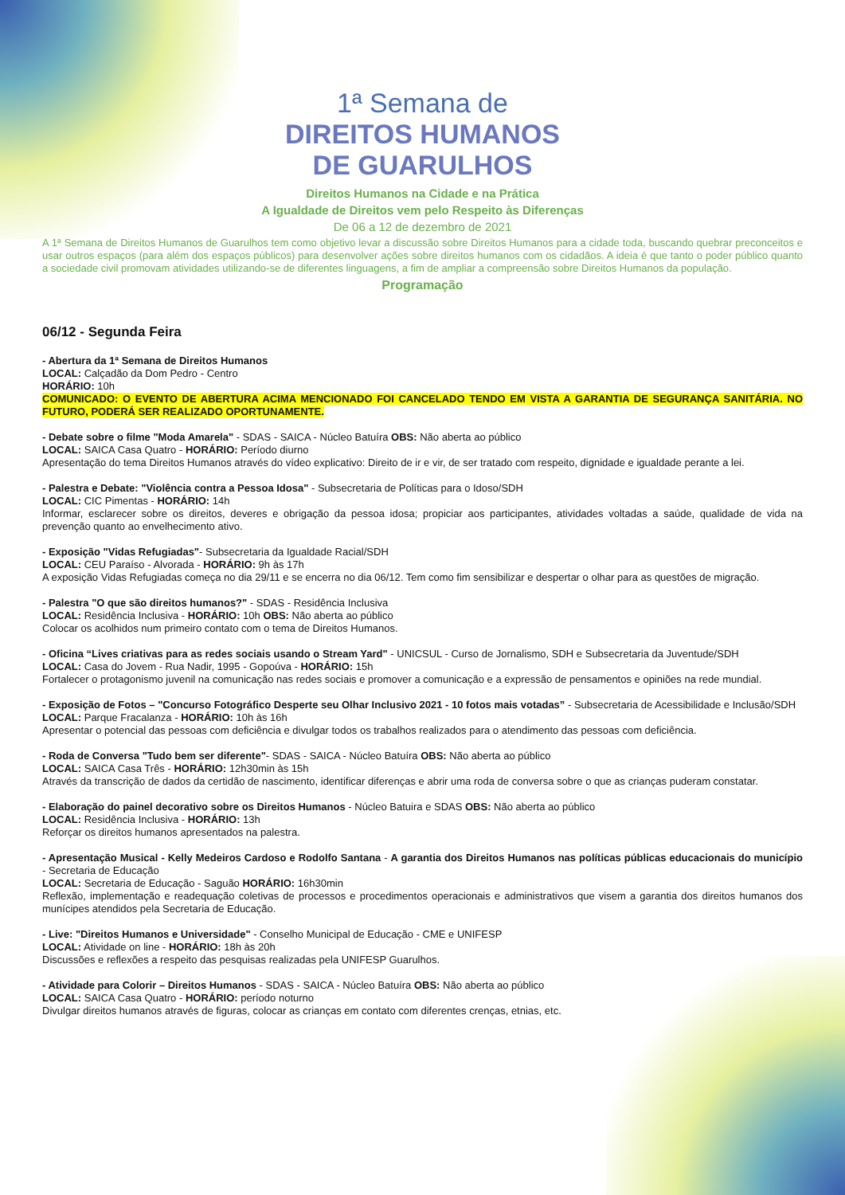1ª Semana de
DIREITOS HUMANOS
DE GUARULHOS
Direitos Humanos na Cidade e na Prática
A Igualdade de Direitos vem pelo Respeito às Diferenças
De 06 a 12 de dezembro de 2021
A 1ª Semana de Direitos Humanos de Guarulhos tem como objetivo levar a discussão sobre Direitos Humanos para a cidade toda, buscando quebrar preconceitos e usar outros espaços (para além dos espaços públicos) para desenvolver ações sobre direitos humanos com os cidadãos. A ideia é que tanto o poder público quanto a sociedade civil promovam atividades utilizando-se de diferentes linguagens, a fim de ampliar a compreensão sobre Direitos Humanos da população.
Programação
06/12 - Segunda Feira
- Abertura da 1ª Semana de Direitos Humanos
LOCAL: Calçadão da Dom Pedro - Centro
HORÁRIO: 10h
COMUNICADO: O EVENTO DE ABERTURA ACIMA MENCIONADO FOI CANCELADO TENDO EM VISTA A GARANTIA DE SEGURANÇA SANITÁRIA. NO FUTURO, PODERÁ SER REALIZADO OPORTUNAMENTE.
- Debate sobre o filme "Moda Amarela" - SDAS - SAICA - Núcleo Batuíra OBS: Não aberta ao público
LOCAL: SAICA Casa Quatro - HORÁRIO: Período diurno
Apresentação do tema Direitos Humanos através do vídeo explicativo: Direito de ir e vir, de ser tratado com respeito, dignidade e igualdade perante a lei.
- Palestra e Debate: "Violência contra a Pessoa Idosa" - Subsecretaria de Políticas para o Idoso/SDH
LOCAL: CIC Pimentas - HORÁRIO: 14h
Informar, esclarecer sobre os direitos, deveres e obrigação da pessoa idosa; propiciar aos participantes, atividades voltadas a saúde, qualidade de vida na prevenção quanto ao envelhecimento ativo.
- Exposição "Vidas Refugiadas"- Subsecretaria da Igualdade Racial/SDH
LOCAL: CEU Paraíso - Alvorada - HORÁRIO: 9h às 17h
A exposição Vidas Refugiadas começa no dia 29/11 e se encerra no dia 06/12. Tem como fim sensibilizar e despertar o olhar para as questões de migração.
- Palestra "O que são direitos humanos?" - SDAS - Residência Inclusiva
LOCAL: Residência Inclusiva - HORÁRIO: 10h OBS: Não aberta ao público
Colocar os acolhidos num primeiro contato com o tema de Direitos Humanos.
- Oficina “Lives criativas para as redes sociais usando o Stream Yard" - UNICSUL - Curso de Jornalismo, SDH e Subsecretaria da Juventude/SDH
LOCAL: Casa do Jovem - Rua Nadir, 1995 - Gopoúva - HORÁRIO: 15h
Fortalecer o protagonismo juvenil na comunicação nas redes sociais e promover a comunicação e a expressão de pensamentos e opiniões na rede mundial.
- Exposição de Fotos – "Concurso Fotográfico Desperte seu Olhar Inclusivo 2021 - 10 fotos mais votadas” - Subsecretaria de Acessibilidade e Inclusão/SDH
LOCAL: Parque Fracalanza - HORÁRIO: 10h às 16h
Apresentar o potencial das pessoas com deficiência e divulgar todos os trabalhos realizados para o atendimento das pessoas com deficiência.
- Roda de Conversa "Tudo bem ser diferente"- SDAS - SAICA - Núcleo Batuíra OBS: Não aberta ao público
LOCAL: SAICA Casa Três - HORÁRIO: 12h30min às 15h
Através da transcrição de dados da certidão de nascimento, identificar diferenças e abrir uma roda de conversa sobre o que as crianças puderam constatar.
- Elaboração do painel decorativo sobre os Direitos Humanos - Núcleo Batuira e SDAS OBS: Não aberta ao público
LOCAL: Residência Inclusiva - HORÁRIO: 13h
Reforçar os direitos humanos apresentados na palestra.
- Apresentação Musical - Kelly Medeiros Cardoso e Rodolfo Santana - A garantia dos Direitos Humanos nas políticas públicas educacionais do município - Secretaria de Educação
LOCAL: Secretaria de Educação - Saguão HORÁRIO: 16h30min
Reflexão, implementação e readequação coletivas de processos e procedimentos operacionais e administrativos que visem a garantia dos direitos humanos dos munícipes atendidos pela Secretaria de Educação.
- Live: "Direitos Humanos e Universidade" - Conselho Municipal de Educação - CME e UNIFESP
LOCAL: Atividade on line - HORÁRIO: 18h às 20h
Discussões e reflexões a respeito das pesquisas realizadas pela UNIFESP Guarulhos.
- Atividade para Colorir – Direitos Humanos - SDAS - SAICA - Núcleo Batuíra OBS: Não aberta ao público
LOCAL: SAICA Casa Quatro - HORÁRIO: período noturno
Divulgar direitos humanos através de figuras, colocar as crianças em contato com diferentes crenças, etnias, etc.